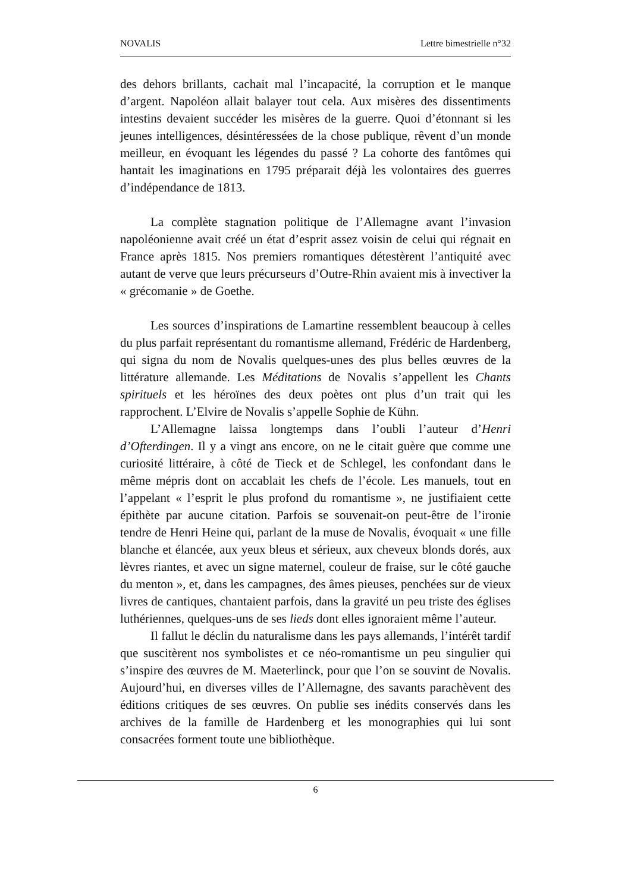NOVALIS Lettre bimestrielle n°32
des dehors brillants, cachait mal l’incapacité, la corruption et le manque d’argent. Napoléon allait balayer tout cela. Aux misères des dissentiments intestins devaient succéder les misères de la guerre. Quoi d’étonnant si les jeunes intelligences, désintéressées de la chose publique, rêvent d’un monde meilleur, en évoquant les légendes du passé ? La cohorte des fantômes qui hantait les imaginations en 1795 préparait déjà les volontaires des guerres d’indépendance de 1813.
La complète stagnation politique de l’Allemagne avant l’invasion napoléonienne avait créé un état d’esprit assez voisin de celui qui régnait en France après 1815. Nos premiers romantiques détestèrent l’antiquité avec autant de verve que leurs précurseurs d’Outre-Rhin avaient mis à invectiver la « grécomanie » de Goethe.
Les sources d’inspirations de Lamartine ressemblent beaucoup à celles du plus parfait représentant du romantisme allemand, Frédéric de Hardenberg, qui signa du nom de Novalis quelques-unes des plus belles œuvres de la littérature allemande. Les Méditations de Novalis s’appellent les Chants spirituels et les héroïnes des deux poètes ont plus d’un trait qui les rapprochent. L’Elvire de Novalis s’appelle Sophie de Kühn.
L’Allemagne laissa longtemps dans l’oubli l’auteur d’Henri d’Ofterdingen. Il y a vingt ans encore, on ne le citait guère que comme une curiosité littéraire, à côté de Tieck et de Schlegel, les confondant dans le même mépris dont on accablait les chefs de l’école. Les manuels, tout en l’appelant « l’esprit le plus profond du romantisme », ne justifiaient cette épithète par aucune citation. Parfois se souvenait-on peut-être de l’ironie tendre de Henri Heine qui, parlant de la muse de Novalis, évoquait « une fille blanche et élancée, aux yeux bleus et sérieux, aux cheveux blonds dorés, aux lèvres riantes, et avec un signe maternel, couleur de fraise, sur le côté gauche du menton », et, dans les campagnes, des âmes pieuses, penchées sur de vieux livres de cantiques, chantaient parfois, dans la gravité un peu triste des églises luthériennes, quelques-uns de ses lieds dont elles ignoraient même l’auteur.
Il fallut le déclin du naturalisme dans les pays allemands, l’intérêt tardif que suscitèrent nos symbolistes et ce néo-romantisme un peu singulier qui s’inspire des œuvres de M. Maeterlinck, pour que l’on se souvint de Novalis. Aujourd’hui, en diverses villes de l’Allemagne, des savants parachèvent des éditions critiques de ses œuvres. On publie ses inédits conservés dans les archives de la famille de Hardenberg et les monographies qui lui sont consacrées forment toute une bibliothèque.
6